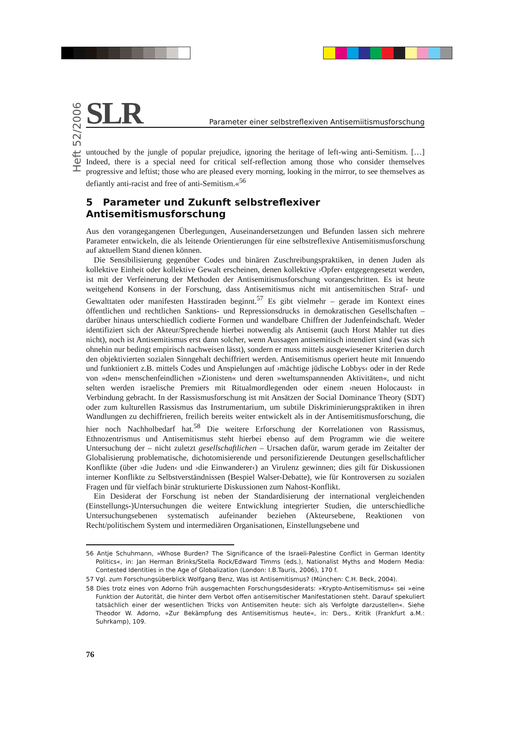Heft 52/2006
SLR Parameter einer selbstreflexiven Antisemiitismusforschung
untouched by the jungle of popular prejudice, ignoring the heritage of left-wing anti-Semitism. […] Indeed, there is a special need for critical self-reflection among those who consider themselves progressive and leftist; those who are pleased every morning, looking in the mirror, to see themselves as defiantly anti-racist and free of anti-Semitism.«<sup>56</sup>
5 Parameter und Zukunft selbstreflexiver Antisemitismusforschung
Aus den vorangegangenen Überlegungen, Auseinandersetzungen und Befunden lassen sich mehrere Parameter entwickeln, die als leitende Orientierungen für eine selbstreflexive Antisemitismusforschung auf aktuellem Stand dienen können.
Die Sensibilisierung gegenüber Codes und binären Zuschreibungspraktiken, in denen Juden als kollektive Einheit oder kollektive Gewalt erscheinen, denen kollektive ›Opfer‹ entgegengesetzt werden, ist mit der Verfeinerung der Methoden der Antisemitismusforschung vorangeschritten. Es ist heute weitgehend Konsens in der Forschung, dass Antisemitismus nicht mit antisemitischen Straf- und Gewalttaten oder manifesten Hasstiraden beginnt.<sup>57</sup> Es gibt vielmehr – gerade im Kontext eines öffentlichen und rechtlichen Sanktions- und Repressionsdrucks in demokratischen Gesellschaften – darüber hinaus unterschiedlich codierte Formen und wandelbare Chiffren der Judenfeindschaft. Weder identifiziert sich der Akteur/Sprechende hierbei notwendig als Antisemit (auch Horst Mahler tut dies nicht), noch ist Antisemitismus erst dann solcher, wenn Aussagen antisemitisch intendiert sind (was sich ohnehin nur bedingt empirisch nachweisen lässt), sondern er muss mittels ausgewiesener Kriterien durch den objektivierten sozialen Sinngehalt dechiffriert werden. Antisemitismus operiert heute mit Innuendo und funktioniert z.B. mittels Codes und Anspielungen auf ›mächtige jüdische Lobbys‹ oder in der Rede von »den« menschenfeindlichen »Zionisten« und deren »weltumspannenden Aktivitäten«, und nicht selten werden israelische Premiers mit Ritualmordlegenden oder einem ›neuen Holocaust‹ in Verbindung gebracht. In der Rassismusforschung ist mit Ansätzen der Social Dominance Theory (SDT) oder zum kulturellen Rassismus das Instrumentarium, um subtile Diskriminierungspraktiken in ihren Wandlungen zu dechiffrieren, freilich bereits weiter entwickelt als in der Antisemitismusforschung, die hier noch Nachholbedarf hat.<sup>58</sup> Die weitere Erforschung der Korrelationen von Rassismus, Ethnozentrismus und Antisemitismus steht hierbei ebenso auf dem Programm wie die weitere Untersuchung der – nicht zuletzt gesellschaftlichen – Ursachen dafür, warum gerade im Zeitalter der Globalisierung problematische, dichotomisierende und personifizierende Deutungen gesellschaftlicher Konflikte (über ›die Juden‹ und ›die Einwanderer‹) an Virulenz gewinnen; dies gilt für Diskussionen interner Konflikte zu Selbstverständnissen (Bespiel Walser-Debatte), wie für Kontroversen zu sozialen Fragen und für vielfach binär strukturierte Diskussionen zum Nahost-Konflikt.
Ein Desiderat der Forschung ist neben der Standardisierung der international vergleichenden (Einstellungs-)Untersuchungen die weitere Entwicklung integrierter Studien, die unterschiedliche Untersuchungsebenen systematisch aufeinander beziehen (Akteursebene, Reaktionen von Recht/politischem System und intermediären Organisationen, Einstellungsebene und
56 Antje Schuhmann, »Whose Burden? The Significance of the Israeli-Palestine Conflict in German Identity Politics«, in: Jan Herman Brinks/Stella Rock/Edward Timms (eds.), Nationalist Myths and Modern Media: Contested Identities in the Age of Globalization (London: I.B.Tauris, 2006), 170 f.
57 Vgl. zum Forschungsüberblick Wolfgang Benz, Was ist Antisemitismus? (München: C.H. Beck, 2004).
58 Dies trotz eines von Adorno früh ausgemachten Forschungsdesiderats: »Krypto-Antisemitismus« sei »eine Funktion der Autorität, die hinter dem Verbot offen antisemitischer Manifestationen steht. Darauf spekuliert tatsächlich einer der wesentlichen Tricks von Antisemiten heute: sich als Verfolgte darzustellen«. Siehe Theodor W. Adorno, »Zur Bekämpfung des Antisemitismus heute«, in: Ders., Kritik (Frankfurt a.M.: Suhrkamp), 109.
76